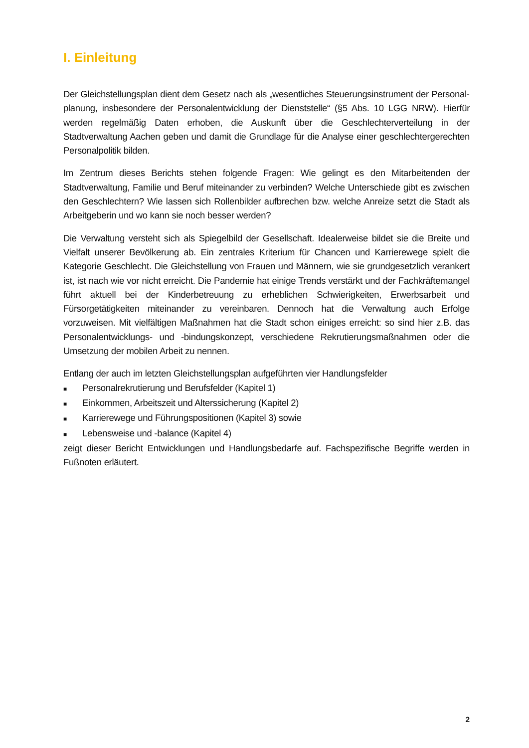I. Einleitung
Der Gleichstellungsplan dient dem Gesetz nach als „wesentliches Steuerungsinstrument der Personal­planung, insbesondere der Personalentwicklung der Dienststelle“ (§5 Abs. 10 LGG NRW). Hierfür werden regelmäßig Daten erhoben, die Auskunft über die Geschlechterverteilung in der Stadtverwaltung Aachen geben und damit die Grundlage für die Analyse einer geschlechtergerechten Personalpolitik bilden.
Im Zentrum dieses Berichts stehen folgende Fragen: Wie gelingt es den Mitarbeitenden der Stadtverwal­tung, Familie und Beruf miteinander zu verbinden? Welche Unterschiede gibt es zwischen den Ge­schlechtern? Wie lassen sich Rollenbilder aufbrechen bzw. welche Anreize setzt die Stadt als Arbeitge­berin und wo kann sie noch besser werden?
Die Verwaltung versteht sich als Spiegelbild der Gesellschaft. Idealerweise bildet sie die Breite und Vielfalt unserer Bevölkerung ab. Ein zentrales Kriterium für Chancen und Karrierewege spielt die Kategorie Ge­schlecht. Die Gleichstellung von Frauen und Männern, wie sie grundgesetzlich verankert ist, ist nach wie vor nicht erreicht. Die Pandemie hat einige Trends verstärkt und der Fachkräftemangel führt aktuell bei der Kinderbetreuung zu erheblichen Schwierigkeiten, Erwerbsarbeit und Fürsorgetätigkeiten miteinander zu vereinbaren. Dennoch hat die Verwaltung auch Erfolge vorzuweisen. Mit vielfältigen Maßnahmen hat die Stadt schon einiges erreicht: so sind hier z.B. das Personalentwicklungs- und -bindungskonzept, ver­schiedene Rekrutierungsmaßnahmen oder die Umsetzung der mobilen Arbeit zu nennen.
Entlang der auch im letzten Gleichstellungsplan aufgeführten vier Handlungsfelder
■ Personalrekrutierung und Berufsfelder (Kapitel 1)
■ Einkommen, Arbeitszeit und Alterssicherung (Kapitel 2)
■ Karrierewege und Führungspositionen (Kapitel 3) sowie
■ Lebensweise und -balance (Kapitel 4)
zeigt dieser Bericht Entwicklungen und Handlungsbedarfe auf. Fachspezifische Begriffe werden in Fuß­noten erläutert.
2